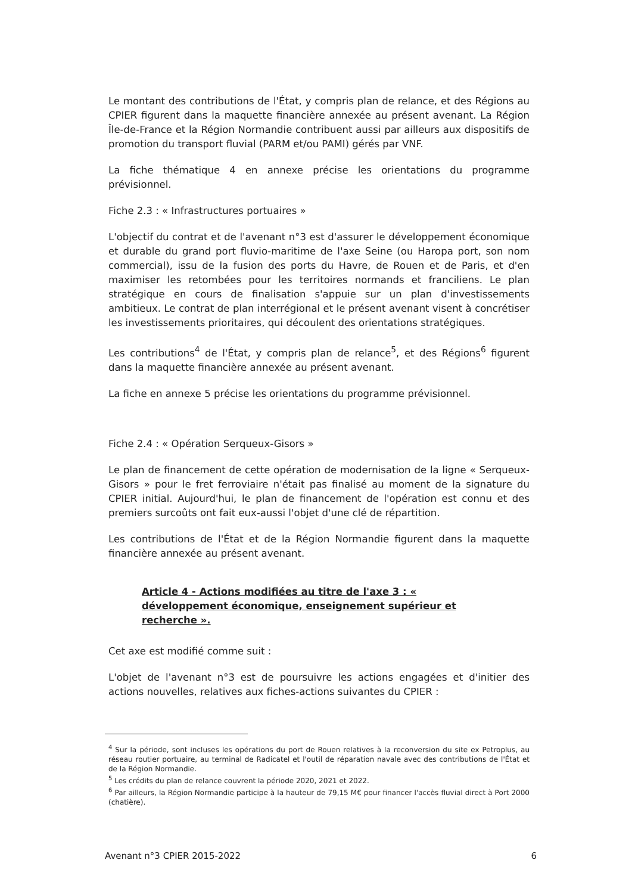Le montant des contributions de l'État, y compris plan de relance, et des Régions au CPIER figurent dans la maquette financière annexée au présent avenant. La Région Île-de-France et la Région Normandie contribuent aussi par ailleurs aux dispositifs de promotion du transport fluvial (PARM et/ou PAMI) gérés par VNF.
La fiche thématique 4 en annexe précise les orientations du programme prévisionnel.
Fiche 2.3 : « Infrastructures portuaires »
L'objectif du contrat et de l'avenant n°3 est d'assurer le développement économique et durable du grand port fluvio-maritime de l'axe Seine (ou Haropa port, son nom commercial), issu de la fusion des ports du Havre, de Rouen et de Paris, et d'en maximiser les retombées pour les territoires normands et franciliens. Le plan stratégique en cours de finalisation s'appuie sur un plan d'investissements ambitieux. Le contrat de plan interrégional et le présent avenant visent à concrétiser les investissements prioritaires, qui découlent des orientations stratégiques.
Les contributions<sup>4</sup> de l'État, y compris plan de relance<sup>5</sup>, et des Régions<sup>6</sup> figurent dans la maquette financière annexée au présent avenant.
La fiche en annexe 5 précise les orientations du programme prévisionnel.
Fiche 2.4 : « Opération Serqueux-Gisors »
Le plan de financement de cette opération de modernisation de la ligne « Serqueux-Gisors » pour le fret ferroviaire n'était pas finalisé au moment de la signature du CPIER initial. Aujourd'hui, le plan de financement de l'opération est connu et des premiers surcoûts ont fait eux-aussi l'objet d'une clé de répartition.
Les contributions de l'État et de la Région Normandie figurent dans la maquette financière annexée au présent avenant.
Article 4 - Actions modifiées au titre de l'axe 3 : « développement économique, enseignement supérieur et recherche ».
Cet axe est modifié comme suit :
L'objet de l'avenant n°3 est de poursuivre les actions engagées et d'initier des actions nouvelles, relatives aux fiches-actions suivantes du CPIER :
<sup>4</sup> Sur la période, sont incluses les opérations du port de Rouen relatives à la reconversion du site ex Petroplus, au réseau routier portuaire, au terminal de Radicatel et l'outil de réparation navale avec des contributions de l'État et de la Région Normandie.
<sup>5</sup> Les crédits du plan de relance couvrent la période 2020, 2021 et 2022.
<sup>6</sup> Par ailleurs, la Région Normandie participe à la hauteur de 79,15 M€ pour financer l'accès fluvial direct à Port 2000 (chatière).
Avenant n°3 CPIER 2015-2022 6